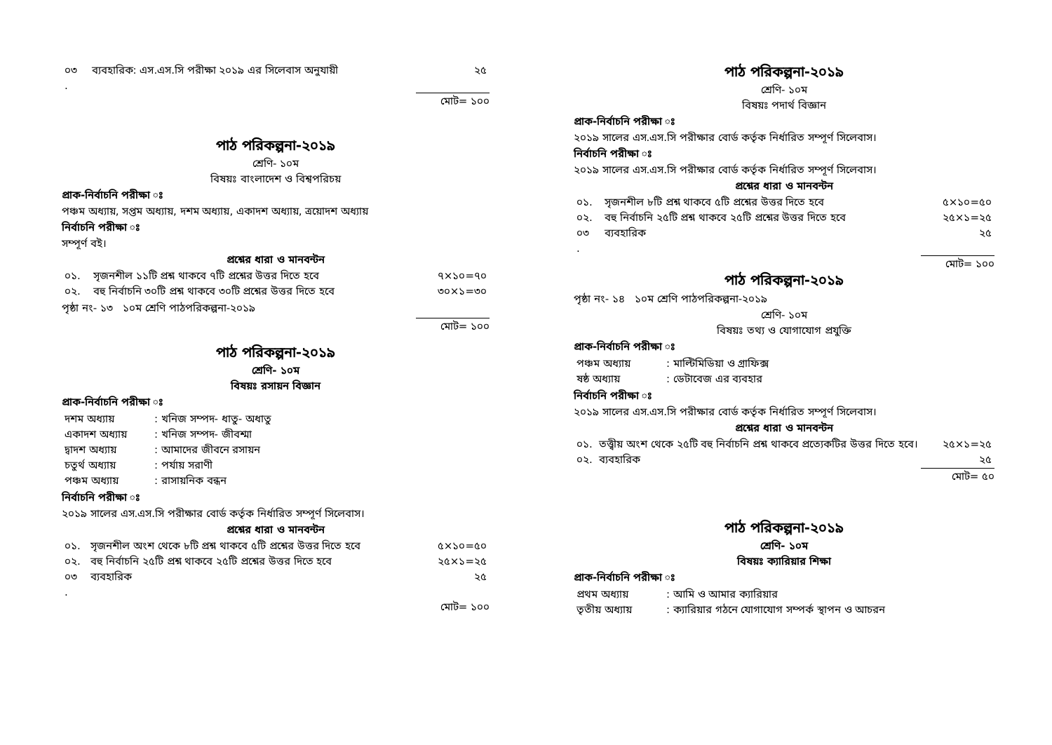| ০৩ | ব্যবহারিক: এস.এস.সি পরীক্ষা ২০১৯ এর সিলেবাস অনুযায়ী | ২৫ |
| . | | |
মোট= ১০০
পাঠ পরিকল্পনা-২০১৯
শ্রেণি- ১০ম
বিষয়ঃ বাংলাদেশ ও বিশ্বপরিচয়
প্রাক-নির্বাচনি পরীক্ষা ঃ
পঞ্চম অধ্যায়, সপ্তম অধ্যায়, দশম অধ্যায়, একাদশ অধ্যায়, ত্রয়োদশ অধ্যায়
নির্বাচনি পরীক্ষা ঃ
সম্পূর্ণ বই।
প্রশ্নের ধারা ও মানবন্টন
| ০১. | সৃজনশীল ১১টি প্রশ্ন থাকবে ৭টি প্রশ্নের উত্তর দিতে হবে | ৭×১০=৭০ |
| ০২. | বহু নির্বাচনি ৩০টি প্রশ্ন থাকবে ৩০টি প্রশ্নের উত্তর দিতে হবে | ৩০×১=৩০ |
পৃষ্ঠা নং- ১৩ ১০ম শ্রেণি পাঠপরিকল্পনা-২০১৯
মোট= ১০০
পাঠ পরিকল্পনা-২০১৯
শ্রেণি- ১০ম
বিষয়ঃ রসায়ন বিজ্ঞান
প্রাক-নির্বাচনি পরীক্ষা ঃ
| দশম অধ্যায় | : খনিজ সম্পদ- ধাতু- অধাতু |
| একাদশ অধ্যায় | : খনিজ সম্পদ- জীবশ্মা |
| দ্বাদশ অধ্যায় | : আমাদের জীবনে রসায়ন |
| চতুর্থ অধ্যায় | : পর্যায় সরাণী |
| পঞ্চম অধ্যায় | : রাসায়নিক বন্ধন |
নির্বাচনি পরীক্ষা ঃ
২০১৯ সালের এস.এস.সি পরীক্ষার বোর্ড কর্তৃক নির্ধারিত সম্পূর্ণ সিলেবাস।
প্রশ্নের ধারা ও মানবন্টন
| ০১. | সৃজনশীল অংশ থেকে ৮টি প্রশ্ন থাকবে ৫টি প্রশ্নের উত্তর দিতে হবে | ৫×১০=৫০ |
| ০২. | বহু নির্বাচনি ২৫টি প্রশ্ন থাকবে ২৫টি প্রশ্নের উত্তর দিতে হবে | ২৫×১=২৫ |
| ০৩ | ব্যবহারিক | ২৫ |
| . | | |
মোট= ১০০
পাঠ পরিকল্পনা-২০১৯
শ্রেণি- ১০ম
বিষয়ঃ পদার্থ বিজ্ঞান
প্রাক-নির্বাচনি পরীক্ষা ঃ
২০১৯ সালের এস.এস.সি পরীক্ষার বোর্ড কর্তৃক নির্ধারিত সম্পূর্ণ সিলেবাস।
নির্বাচনি পরীক্ষা ঃ
২০১৯ সালের এস.এস.সি পরীক্ষার বোর্ড কর্তৃক নির্ধারিত সম্পূর্ণ সিলেবাস।
প্রশ্নের ধারা ও মানবন্টন
| ০১. | সৃজনশীল ৮টি প্রশ্ন থাকবে ৫টি প্রশ্নের উত্তর দিতে হবে | ৫×১০=৫০ |
| ০২. | বহু নির্বাচনি ২৫টি প্রশ্ন থাকবে ২৫টি প্রশ্নের উত্তর দিতে হবে | ২৫×১=২৫ |
| ০৩ | ব্যবহারিক | ২৫ |
| . | | |
মোট= ১০০
পাঠ পরিকল্পনা-২০১৯
পৃষ্ঠা নং- ১৪ ১০ম শ্রেণি পাঠপরিকল্পনা-২০১৯
শ্রেণি- ১০ম
বিষয়ঃ তথ্য ও যোগাযোগ প্রযুক্তি
প্রাক-নির্বাচনি পরীক্ষা ঃ
| পঞ্চম অধ্যায় | : মাল্টিমিডিয়া ও গ্রাফিক্স |
| ষষ্ঠ অধ্যায় | : ডেটাবেজ এর ব্যবহার |
নির্বাচনি পরীক্ষা ঃ
২০১৯ সালের এস.এস.সি পরীক্ষার বোর্ড কর্তৃক নির্ধারিত সম্পূর্ণ সিলেবাস।
প্রশ্নের ধারা ও মানবন্টন
| ০১. | তত্ত্বীয় অংশ থেকে ২৫টি বহু নির্বাচনি প্রশ্ন থাকবে প্রত্যেকটির উত্তর দিতে হবে। | ২৫×১=২৫ |
| ০২. | ব্যবহারিক | ২৫ |
মোট= ৫০
পাঠ পরিকল্পনা-২০১৯
শ্রেণি- ১০ম
বিষয়ঃ ক্যারিয়ার শিক্ষা
প্রাক-নির্বাচনি পরীক্ষা ঃ
| প্রথম অধ্যায় | : আমি ও আমার ক্যারিয়ার |
| তৃতীয় অধ্যায় | : ক্যারিয়ার গঠনে যোগাযোগ সম্পর্ক স্থাপন ও আচরন |